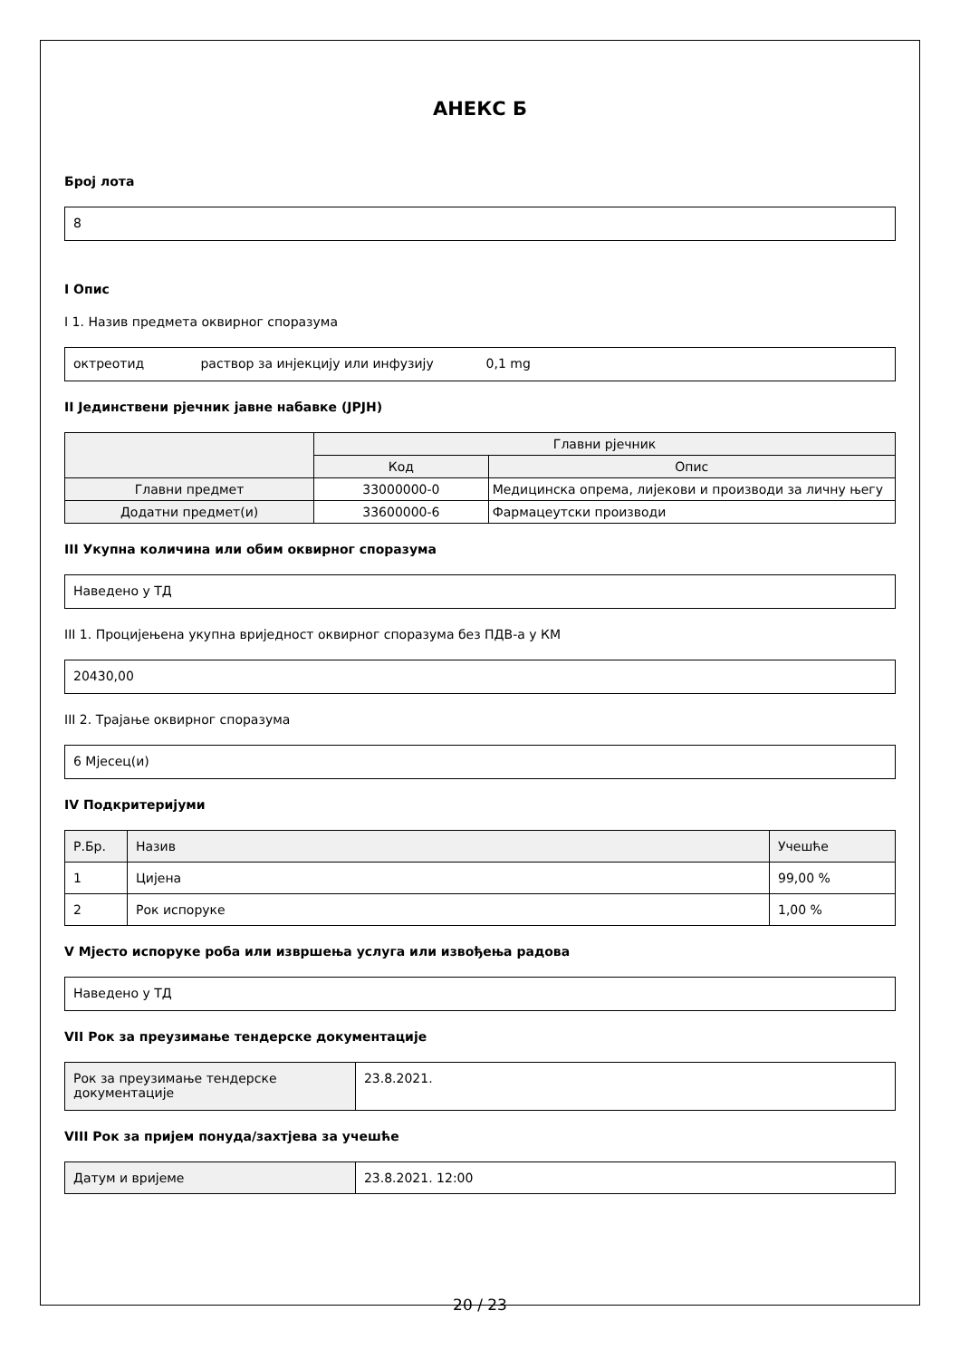АНЕКС Б
Број лота
8
I Опис
I 1. Назив предмета оквирног споразума
октреотид раствор за инјекцију или инфузију 0,1 mg
II Јединствени рјечник јавне набавке (JPJH)
| | Главни рјечник | |
| --- | --- | --- |
| | Код | Опис |
| Главни предмет | 33000000-0 | Медицинска опрема, лијекови и производи за личну његу |
| Додатни предмет(и) | 33600000-6 | Фармацеутски производи |
III Укупна количина или обим оквирног споразума
Наведено у ТД
III 1. Процијењена укупна вриједност оквирног споразума без ПДВ-а у КМ
20430,00
III 2. Трајање оквирног споразума
6 Мјесец(и)
IV Подкритеријуми
| Р.Бр. | Назив | Учешће |
| --- | --- | --- |
| 1 | Цијена | 99,00 % |
| 2 | Рок испоруке | 1,00 % |
V Мјесто испоруке роба или извршења услуга или извођења радова
Наведено у ТД
VII Рок за преузимање тендерске документације
| Рок за преузимање тендерске документације | 23.8.2021. |
VIII Рок за пријем понуда/захтјева за учешће
| Датум и вријеме | 23.8.2021. 12:00 |
20 / 23